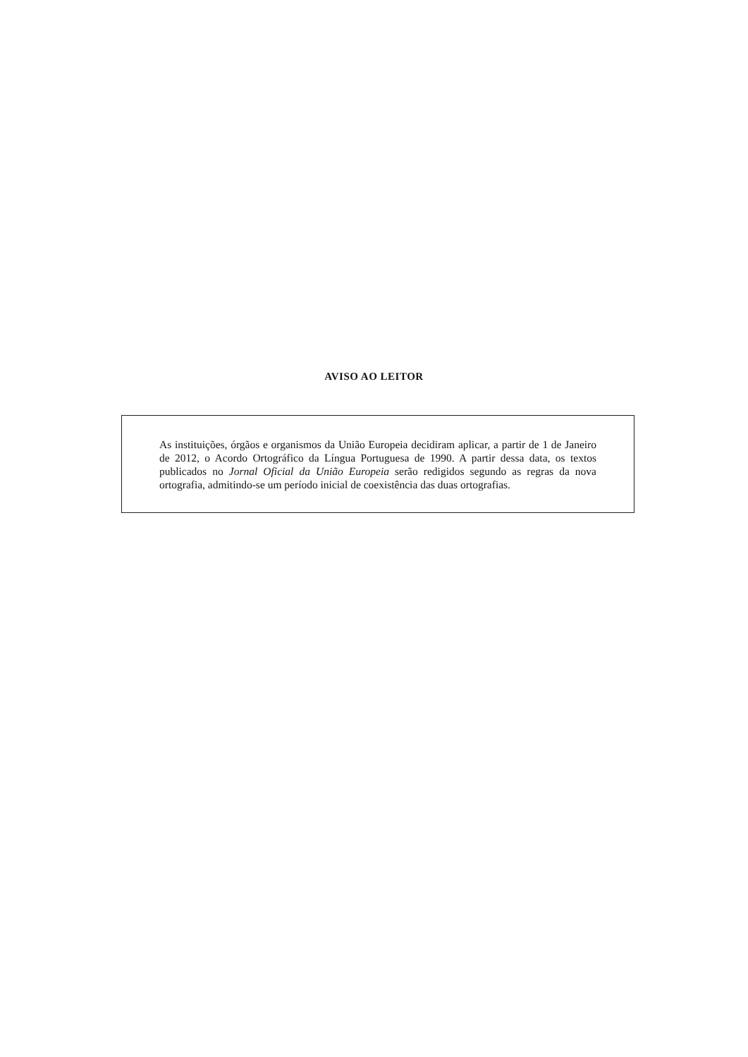AVISO AO LEITOR
As instituições, órgãos e organismos da União Europeia decidiram aplicar, a partir de 1 de Janeiro de 2012, o Acordo Ortográfico da Língua Portuguesa de 1990. A partir dessa data, os textos publicados no Jornal Oficial da União Europeia serão redigidos segundo as regras da nova ortografia, admitindo-se um período inicial de coexistência das duas ortografias.